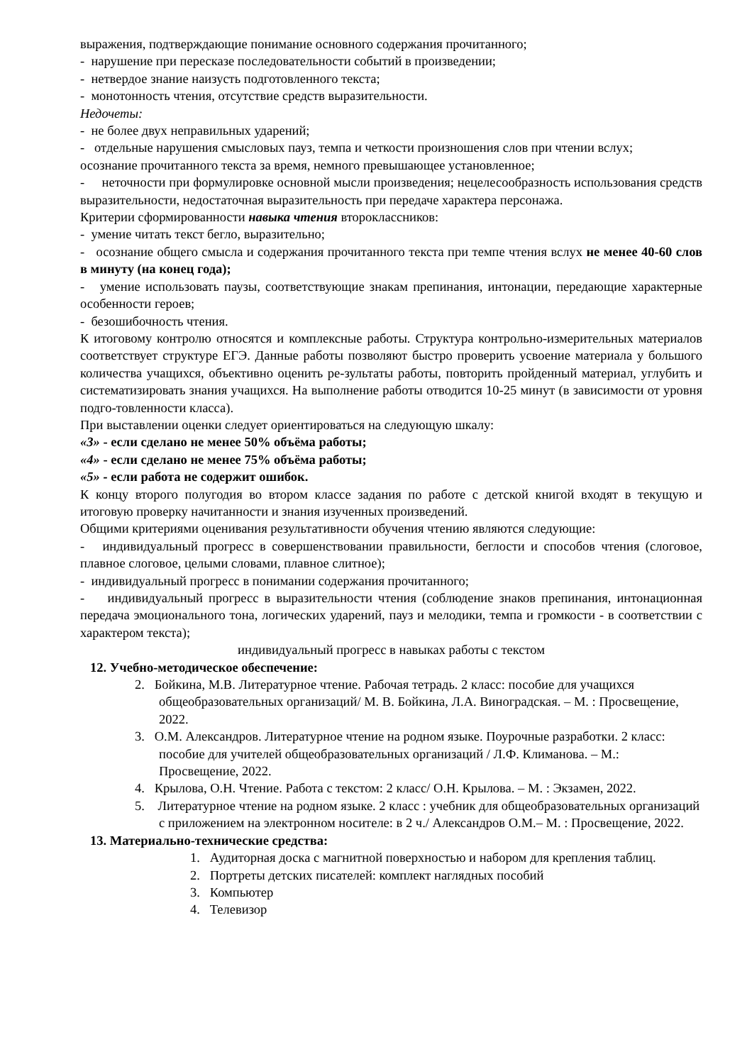выражения, подтверждающие понимание основного содержания прочитанного;
- нарушение при пересказе последовательности событий в произведении;
- нетвердое знание наизусть подготовленного текста;
- монотонность чтения, отсутствие средств выразительности.
Недочеты:
- не более двух неправильных ударений;
- отдельные нарушения смысловых пауз, темпа и четкости произношения слов при чтении вслух;
осознание прочитанного текста за время, немного превышающее установленное;
- неточности при формулировке основной мысли произведения; нецелесообразность использования средств выразительности, недостаточная выразительность при передаче характера персонажа.
Критерии сформированности навыка чтения второклассников:
- умение читать текст бегло, выразительно;
- осознание общего смысла и содержания прочитанного текста при темпе чтения вслух не менее 40-60 слов в минуту (на конец года);
- умение использовать паузы, соответствующие знакам препинания, интонации, передающие характерные особенности героев;
- безошибочность чтения.
К итоговому контролю относятся и комплексные работы. Структура контрольно-измерительных материалов соответствует структуре ЕГЭ. Данные работы позволяют быстро проверить усвоение материала у большого количества учащихся, объективно оценить ре-зультаты работы, повторить пройденный материал, углубить и систематизировать знания учащихся. На выполнение работы отводится 10-25 минут (в зависимости от уровня подго-товленности класса).
При выставлении оценки следует ориентироваться на следующую шкалу:
«3» - если сделано не менее 50% объёма работы;
«4» - если сделано не менее 75% объёма работы;
«5» - если работа не содержит ошибок.
К концу второго полугодия во втором классе задания по работе с детской книгой входят в текущую и итоговую проверку начитанности и знания изученных произведений.
Общими критериями оценивания результативности обучения чтению являются следующие:
- индивидуальный прогресс в совершенствовании правильности, беглости и способов чтения (слоговое, плавное слоговое, целыми словами, плавное слитное);
- индивидуальный прогресс в понимании содержания прочитанного;
- индивидуальный прогресс в выразительности чтения (соблюдение знаков препинания, интонационная передача эмоционального тона, логических ударений, пауз и мелодики, темпа и громкости - в соответствии с характером текста);
индивидуальный прогресс в навыках работы с текстом
12. Учебно-методическое обеспечение:
2. Бойкина, М.В. Литературное чтение. Рабочая тетрадь. 2 класс: пособие для учащихся общеобразовательных организаций/ М. В. Бойкина, Л.А. Виноградская. – М. : Просвещение, 2022.
3. О.М. Александров. Литературное чтение на родном языке. Поурочные разработки. 2 класс: пособие для учителей общеобразовательных организаций / Л.Ф. Климанова. – М.: Просвещение, 2022.
4. Крылова, О.Н. Чтение. Работа с текстом: 2 класс/ О.Н. Крылова. – М. : Экзамен, 2022.
5. Литературное чтение на родном языке. 2 класс : учебник для общеобразовательных организаций с приложением на электронном носителе: в 2 ч./ Александров О.М.– М. : Просвещение, 2022.
13. Материально-технические средства:
1. Аудиторная доска с магнитной поверхностью и набором для крепления таблиц.
2. Портреты детских писателей: комплект наглядных пособий
3. Компьютер
4. Телевизор